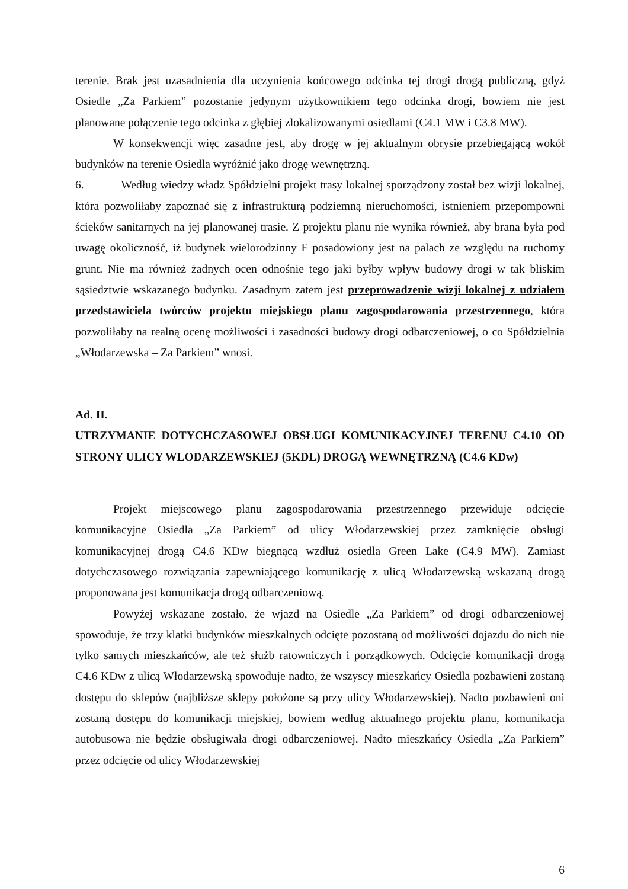terenie. Brak jest uzasadnienia dla uczynienia końcowego odcinka tej drogi drogą publiczną, gdyż Osiedle „Za Parkiem” pozostanie jedynym użytkownikiem tego odcinka drogi, bowiem nie jest planowane połączenie tego odcinka z głębiej zlokalizowanymi osiedlami (C4.1 MW i C3.8 MW).
W konsekwencji więc zasadne jest, aby drogę w jej aktualnym obrysie przebiegającą wokół budynków na terenie Osiedla wyróżnić jako drogę wewnętrzną.
6. Według wiedzy władz Spółdzielni projekt trasy lokalnej sporządzony został bez wizji lokalnej, która pozwoliłaby zapoznać się z infrastrukturą podziemną nieruchomości, istnieniem przepompowni ścieków sanitarnych na jej planowanej trasie. Z projektu planu nie wynika również, aby brana była pod uwagę okoliczność, iż budynek wielorodzinny F posadowiony jest na palach ze względu na ruchomy grunt. Nie ma również żadnych ocen odnośnie tego jaki byłby wpływ budowy drogi w tak bliskim sąsiedztwie wskazanego budynku. Zasadnym zatem jest przeprowadzenie wizji lokalnej z udziałem przedstawiciela twórców projektu miejskiego planu zagospodarowania przestrzennego, która pozwoliłaby na realną ocenę możliwości i zasadności budowy drogi odbarczeniowej, o co Spółdzielnia „Włodarzewska – Za Parkiem” wnosi.
Ad. II.
UTRZYMANIE DOTYCHCZASOWEJ OBSŁUGI KOMUNIKACYJNEJ TERENU C4.10 OD STRONY ULICY WLODARZEWSKIEJ (5KDL) DROGĄ WEWNĘTRZNĄ (C4.6 KDw)
Projekt miejscowego planu zagospodarowania przestrzennego przewiduje odcięcie komunikacyjne Osiedla „Za Parkiem” od ulicy Włodarzewskiej przez zamknięcie obsługi komunikacyjnej drogą C4.6 KDw biegnącą wzdłuż osiedla Green Lake (C4.9 MW). Zamiast dotychczasowego rozwiązania zapewniającego komunikację z ulicą Włodarzewską wskazaną drogą proponowana jest komunikacja drogą odbarczeniową.
Powyżej wskazane zostało, że wjazd na Osiedle „Za Parkiem” od drogi odbarczeniowej spowoduje, że trzy klatki budynków mieszkalnych odcięte pozostaną od możliwości dojazdu do nich nie tylko samych mieszkańców, ale też służb ratowniczych i porządkowych. Odcięcie komunikacji drogą C4.6 KDw z ulicą Włodarzewską spowoduje nadto, że wszyscy mieszkańcy Osiedla pozbawieni zostaną dostępu do sklepów (najbliższe sklepy położone są przy ulicy Włodarzewskiej). Nadto pozbawieni oni zostaną dostępu do komunikacji miejskiej, bowiem według aktualnego projektu planu, komunikacja autobusowa nie będzie obsługiwała drogi odbarczeniowej. Nadto mieszkańcy Osiedla „Za Parkiem” przez odcięcie od ulicy Włodarzewskiej
6